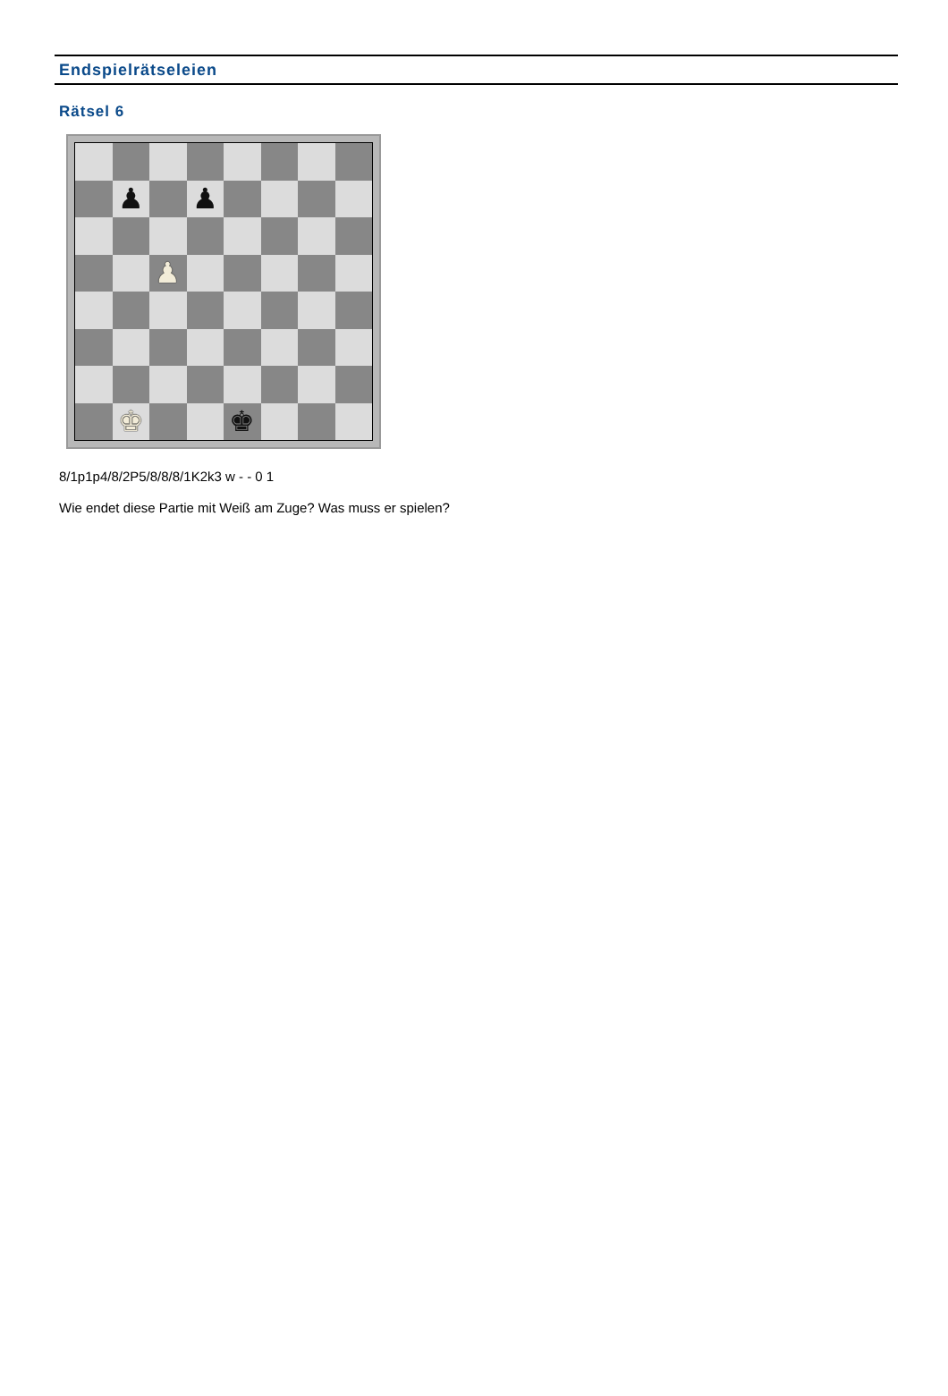Endspielrätseleien
Rätsel 6
♟
♟
♟
♚
♚
8/1p1p4/8/2P5/8/8/8/1K2k3 w - - 0 1
Wie endet diese Partie mit Weiß am Zuge? Was muss er spielen?